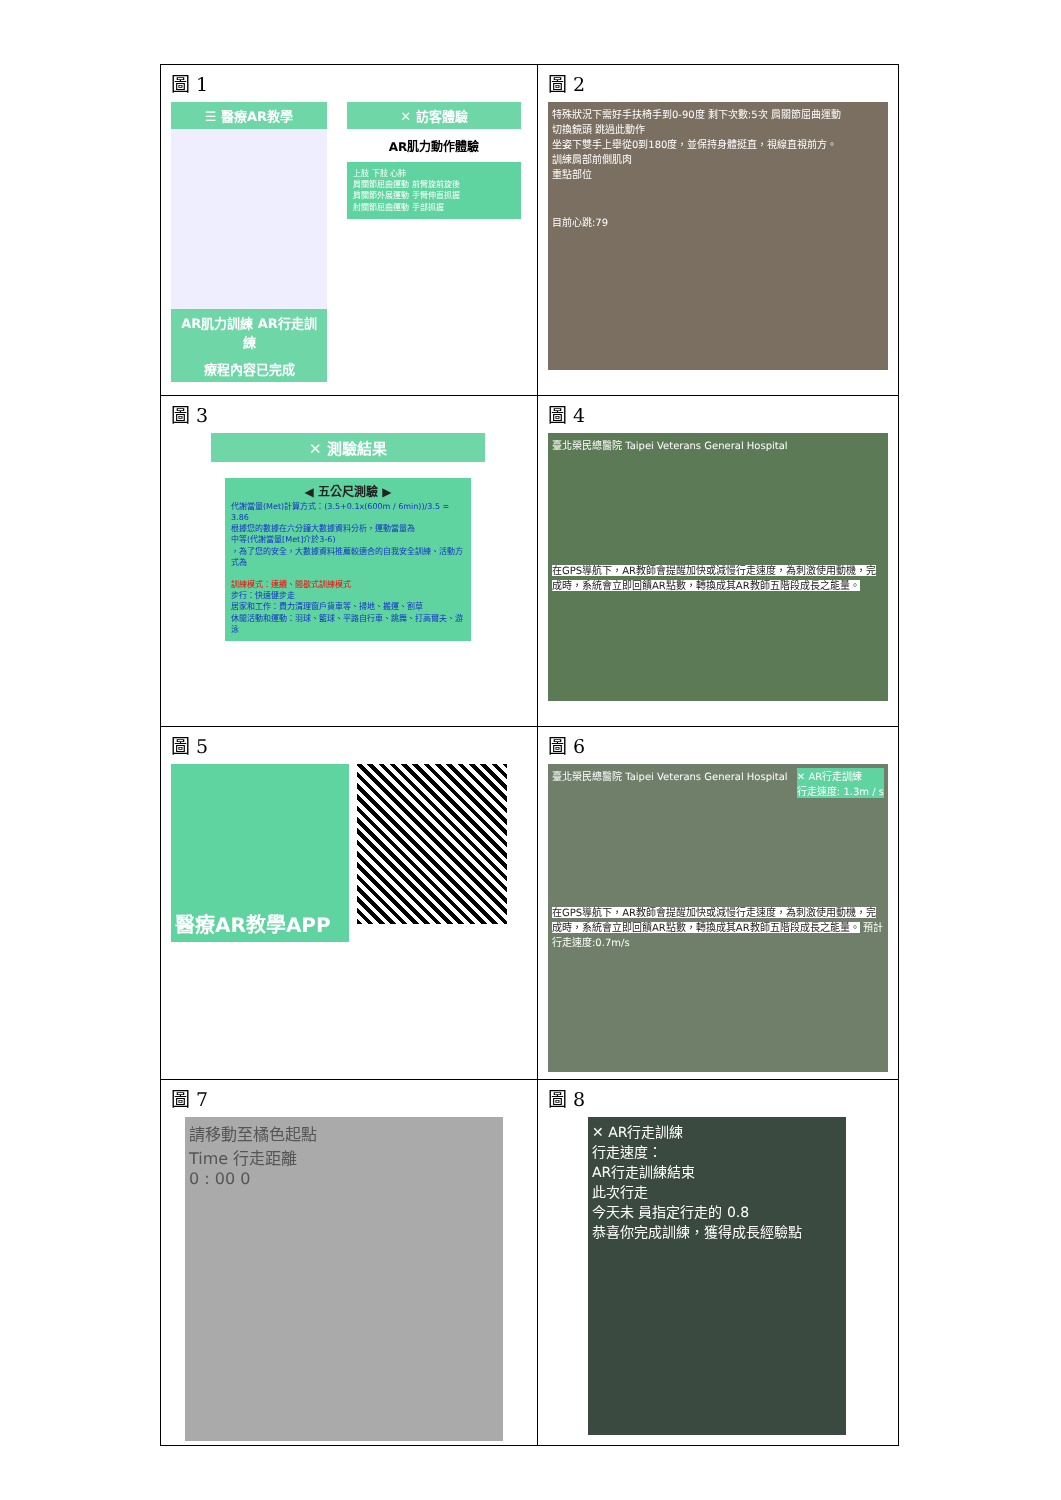| 圖 1 ☰ 醫療AR教學 AR肌力訓練 AR行走訓練 療程內容已完成 ✕ 訪客體驗 AR肌力動作體驗 上肢 下肢 心肺 肩關節屈曲運動 前臂旋前旋後 肩關節外展運動 手臂伸直抓握 肘關節屈曲運動 手部抓握 | 圖 2 特殊狀況下需好手扶椅手到0-90度 剩下次數:5次 肩關節屈曲運動 切換鏡頭 跳過此動作 坐姿下雙手上舉從0到180度，並保持身體挺直，視線直視前方。 訓練肩部前側肌肉 重點部位 目前心跳:79 |
| 圖 3 ✕ 測驗結果 ◀ 五公尺測驗 ▶ 代謝當量(Met)計算方式：(3.5+0.1x(600m / 6min))/3.5 = 3.86 根據您的數據在六分鐘大數據資料分析，運動當量為 中等(代謝當量[Met]介於3-6) ，為了您的安全，大數據資料推薦較適合的自我安全訓練、活動方式為 訓練模式：連續、間歇式訓練模式 步行：快速健步走 居家和工作：費力清理窗戶貨車等、掃地、搬運、割草 休閒活動和運動：羽球、籃球、平路自行車、跳舞、打高爾夫、游泳 | 圖 4 臺北榮民總醫院 Taipei Veterans General Hospital 在GPS導航下，AR教師會提醒加快或減慢行走速度，為刺激使用動機，完成時，系統會立即回饋AR點數，轉換成其AR教師五階段成長之能量。 |
| 圖 5 醫療AR教學APP | 圖 6 臺北榮民總醫院 Taipei Veterans General Hospital ✕ AR行走訓練 行走速度: 1.3m / s 在GPS導航下，AR教師會提醒加快或減慢行走速度，為刺激使用動機，完成時，系統會立即回饋AR點數，轉換成其AR教師五階段成長之能量。 預計行走速度:0.7m/s |
| 圖 7 請移動至橘色起點 Time 行走距離 0 : 00 0 | 圖 8 ✕ AR行走訓練 行走速度： AR行走訓練結束 此次行走 今天未 員指定行走的 0.8 恭喜你完成訓練，獲得成長經驗點 |